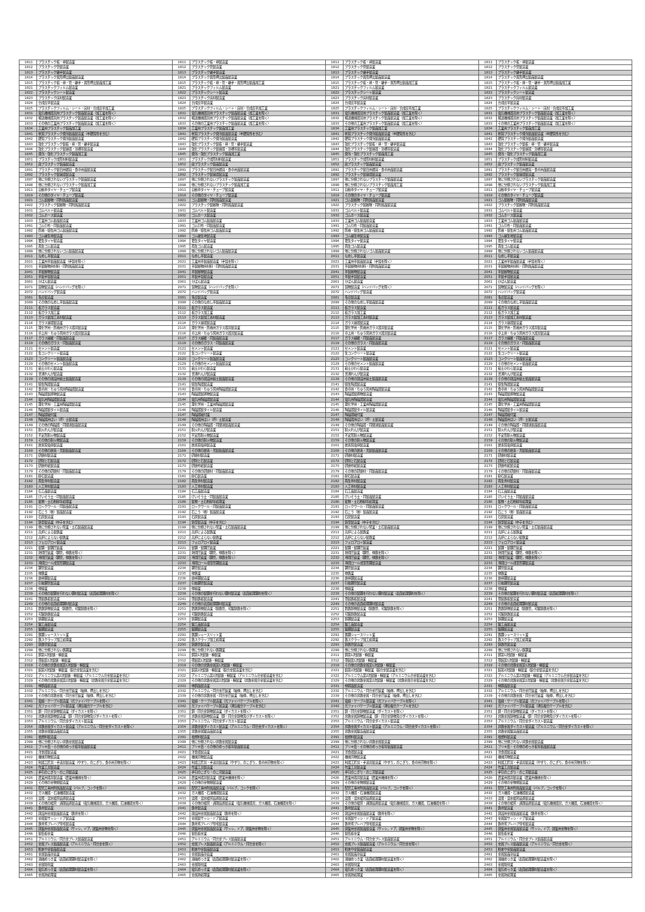| 1811 | プラスチック板・棒製造業 | 1811 | プラスチック板・棒製造業 | 1811 | プラスチック板・棒製造業 | 1811 | プラスチック板・棒製造業 |
| 1812 | プラスチック管製造業 | 1812 | プラスチック管製造業 | 1812 | プラスチック管製造業 | 1812 | プラスチック管製造業 |
| 1813 | プラスチック継手製造業 | 1813 | プラスチック継手製造業 | 1813 | プラスチック継手製造業 | 1813 | プラスチック継手製造業 |
| 1814 | プラスチック異形押出製品製造業 | 1814 | プラスチック異形押出製品製造業 | 1814 | プラスチック異形押出製品製造業 | 1814 | プラスチック異形押出製品製造業 |
| 1815 | プラスチック板・棒・管・継手・異形押出製品加工業 | 1815 | プラスチック板・棒・管・継手・異形押出製品加工業 | 1815 | プラスチック板・棒・管・継手・異形押出製品加工業 | 1815 | プラスチック板・棒・管・継手・異形押出製品加工業 |
| 1821 | プラスチックフィルム製造業 | 1821 | プラスチックフィルム製造業 | 1821 | プラスチックフィルム製造業 | 1821 | プラスチックフィルム製造業 |
| 1822 | プラスチックシート製造業 | 1822 | プラスチックシート製造業 | 1822 | プラスチックシート製造業 | 1822 | プラスチックシート製造業 |
| 1823 | プラスチック床材製造業 | 1823 | プラスチック床材製造業 | 1823 | プラスチック床材製造業 | 1823 | プラスチック床材製造業 |
| 1824 | 合成皮革製造業 | 1824 | 合成皮革製造業 | 1824 | 合成皮革製造業 | 1824 | 合成皮革製造業 |
| 1825 | プラスチックフィルム・シート・床材・合成皮革加工業 | 1825 | プラスチックフィルム・シート・床材・合成皮革加工業 | 1825 | プラスチックフィルム・シート・床材・合成皮革加工業 | 1825 | プラスチックフィルム・シート・床材・合成皮革加工業 |
| 1831 | 電気機械器具用プラスチック製品製造業（加工業を除く） | 1831 | 電気機械器具用プラスチック製品製造業（加工業を除く） | 1831 | 電気機械器具用プラスチック製品製造業（加工業を除く） | 1831 | 電気機械器具用プラスチック製品製造業（加工業を除く） |
| 1832 | 輸送機械器具用プラスチック製品製造業（加工業を除く） | 1832 | 輸送機械器具用プラスチック製品製造業（加工業を除く） | 1832 | 輸送機械器具用プラスチック製品製造業（加工業を除く） | 1832 | 輸送機械器具用プラスチック製品製造業（加工業を除く） |
| 1833 | その他の工業用プラスチック製品製造業（加工業を除く） | 1833 | その他の工業用プラスチック製品製造業（加工業を除く） | 1833 | その他の工業用プラスチック製品製造業（加工業を除く） | 1833 | その他の工業用プラスチック製品製造業（加工業を除く） |
| 1834 | 工業用プラスチック製品加工業 | 1834 | 工業用プラスチック製品加工業 | 1834 | 工業用プラスチック製品加工業 | 1834 | 工業用プラスチック製品加工業 |
| 1841 | 軟質プラスチック発泡製品製造業（半硬質性を含む） | 1841 | 軟質プラスチック発泡製品製造業（半硬質性を含む） | 1841 | 軟質プラスチック発泡製品製造業（半硬質性を含む） | 1841 | 軟質プラスチック発泡製品製造業（半硬質性を含む） |
| 1842 | 硬質プラスチック発泡製品製造業 | 1842 | 硬質プラスチック発泡製品製造業 | 1842 | 硬質プラスチック発泡製品製造業 | 1842 | 硬質プラスチック発泡製品製造業 |
| 1843 | 強化プラスチック製板・棒・管・継手製造業 | 1843 | 強化プラスチック製板・棒・管・継手製造業 | 1843 | 強化プラスチック製板・棒・管・継手製造業 | 1843 | 強化プラスチック製板・棒・管・継手製造業 |
| 1844 | 強化プラスチック製容器・浴槽等製造業 | 1844 | 強化プラスチック製容器・浴槽等製造業 | 1844 | 強化プラスチック製容器・浴槽等製造業 | 1844 | 強化プラスチック製容器・浴槽等製造業 |
| 1845 | 発泡・強化プラスチック製品加工業 | 1845 | 発泡・強化プラスチック製品加工業 | 1845 | 発泡・強化プラスチック製品加工業 | 1845 | 発泡・強化プラスチック製品加工業 |
| 1851 | プラスチック成形材料製造業 | 1851 | プラスチック成形材料製造業 | 1851 | プラスチック成形材料製造業 | 1851 | プラスチック成形材料製造業 |
| 1852 | 廃プラスチック製品製造業 | 1852 | 廃プラスチック製品製造業 | 1852 | 廃プラスチック製品製造業 | 1852 | 廃プラスチック製品製造業 |
| 1891 | プラスチック製日用雑貨・食卓用品製造業 | 1891 | プラスチック製日用雑貨・食卓用品製造業 | 1891 | プラスチック製日用雑貨・食卓用品製造業 | 1891 | プラスチック製日用雑貨・食卓用品製造業 |
| 1892 | プラスチック製容器製造業 | 1892 | プラスチック製容器製造業 | 1892 | プラスチック製容器製造業 | 1892 | プラスチック製容器製造業 |
| 1897 | 他に分類されないプラスチック製品製造業 | 1897 | 他に分類されないプラスチック製品製造業 | 1897 | 他に分類されないプラスチック製品製造業 | 1897 | 他に分類されないプラスチック製品製造業 |
| 1898 | 他に分類されないプラスチック製品加工業 | 1898 | 他に分類されないプラスチック製品加工業 | 1898 | 他に分類されないプラスチック製品加工業 | 1898 | 他に分類されないプラスチック製品加工業 |
| 1911 | 自動車タイヤ・チューブ製造業 | 1911 | 自動車タイヤ・チューブ製造業 | 1911 | 自動車タイヤ・チューブ製造業 | 1911 | 自動車タイヤ・チューブ製造業 |
| 1919 | その他のタイヤ・チューブ製造業 | 1919 | その他のタイヤ・チューブ製造業 | 1919 | その他のタイヤ・チューブ製造業 | 1919 | その他のタイヤ・チューブ製造業 |
| 1921 | ゴム製履物・同附属品製造業 | 1921 | ゴム製履物・同附属品製造業 | 1921 | ゴム製履物・同附属品製造業 | 1921 | ゴム製履物・同附属品製造業 |
| 1922 | プラスチック製履物・同附属品製造業 | 1922 | プラスチック製履物・同附属品製造業 | 1922 | プラスチック製履物・同附属品製造業 | 1922 | プラスチック製履物・同附属品製造業 |
| 1931 | ゴムベルト製造業 | 1931 | ゴムベルト製造業 | 1931 | ゴムベルト製造業 | 1931 | ゴムベルト製造業 |
| 1932 | ゴムホース製造業 | 1932 | ゴムホース製造業 | 1932 | ゴムホース製造業 | 1932 | ゴムホース製造業 |
| 1933 | 工業用ゴム製品製造業 | 1933 | 工業用ゴム製品製造業 | 1933 | 工業用ゴム製品製造業 | 1933 | 工業用ゴム製品製造業 |
| 1991 | ゴム引布・同製品製造業 | 1991 | ゴム引布・同製品製造業 | 1991 | ゴム引布・同製品製造業 | 1991 | ゴム引布・同製品製造業 |
| 1992 | 医療・衛生用ゴム製品製造業 | 1992 | 医療・衛生用ゴム製品製造業 | 1992 | 医療・衛生用ゴム製品製造業 | 1992 | 医療・衛生用ゴム製品製造業 |
| 1993 | ゴム練生地製造業 | 1993 | ゴム練生地製造業 | 1993 | ゴム練生地製造業 | 1993 | ゴム練生地製造業 |
| 1994 | 更生タイヤ製造業 | 1994 | 更生タイヤ製造業 | 1994 | 更生タイヤ製造業 | 1994 | 更生タイヤ製造業 |
| 1995 | 再生ゴム製造業 | 1995 | 再生ゴム製造業 | 1995 | 再生ゴム製造業 | 1995 | 再生ゴム製造業 |
| 1999 | 他に分類されないゴム製品製造業 | 1999 | 他に分類されないゴム製品製造業 | 1999 | 他に分類されないゴム製品製造業 | 1999 | 他に分類されないゴム製品製造業 |
| 2011 | なめし革製造業 | 2011 | なめし革製造業 | 2011 | なめし革製造業 | 2011 | なめし革製造業 |
| 2021 | 工業用革製品製造業（手袋を除く） | 2021 | 工業用革製品製造業（手袋を除く） | 2021 | 工業用革製品製造業（手袋を除く） | 2021 | 工業用革製品製造業（手袋を除く） |
| 2031 | 革製履物用材料・同附属品製造業 | 2031 | 革製履物用材料・同附属品製造業 | 2031 | 革製履物用材料・同附属品製造業 | 2031 | 革製履物用材料・同附属品製造業 |
| 2041 | 革製履物製造業 | 2041 | 革製履物製造業 | 2041 | 革製履物製造業 | 2041 | 革製履物製造業 |
| 2051 | 革製手袋製造業 | 2051 | 革製手袋製造業 | 2051 | 革製手袋製造業 | 2051 | 革製手袋製造業 |
| 2061 | かばん製造業 | 2061 | かばん製造業 | 2061 | かばん製造業 | 2061 | かばん製造業 |
| 2071 | 袋物製造業（ハンドバッグを除く） | 2071 | 袋物製造業（ハンドバッグを除く） | 2071 | 袋物製造業（ハンドバッグを除く） | 2071 | 袋物製造業（ハンドバッグを除く） |
| 2072 | ハンドバッグ製造業 | 2072 | ハンドバッグ製造業 | 2072 | ハンドバッグ製造業 | 2072 | ハンドバッグ製造業 |
| 2081 | 毛皮製造業 | 2081 | 毛皮製造業 | 2081 | 毛皮製造業 | 2081 | 毛皮製造業 |
| 2099 | その他のなめし革製品製造業 | 2099 | その他のなめし革製品製造業 | 2099 | その他のなめし革製品製造業 | 2099 | その他のなめし革製品製造業 |
| 2111 | 板ガラス製造業 | 2111 | 板ガラス製造業 | 2111 | 板ガラス製造業 | 2111 | 板ガラス製造業 |
| 2112 | 板ガラス加工業 | 2112 | 板ガラス加工業 | 2112 | 板ガラス加工業 | 2112 | 板ガラス加工業 |
| 2113 | ガラス製加工素材製造業 | 2113 | ガラス製加工素材製造業 | 2113 | ガラス製加工素材製造業 | 2113 | ガラス製加工素材製造業 |
| 2114 | ガラス容器製造業 | 2114 | ガラス容器製造業 | 2114 | ガラス容器製造業 | 2114 | ガラス容器製造業 |
| 2115 | 理化学用・医療用ガラス器具製造業 | 2115 | 理化学用・医療用ガラス器具製造業 | 2115 | 理化学用・医療用ガラス器具製造業 | 2115 | 理化学用・医療用ガラス器具製造業 |
| 2116 | 卓上用・ちゅう房用ガラス器具製造業 | 2116 | 卓上用・ちゅう房用ガラス器具製造業 | 2116 | 卓上用・ちゅう房用ガラス器具製造業 | 2116 | 卓上用・ちゅう房用ガラス器具製造業 |
| 2117 | ガラス繊維・同製品製造業 | 2117 | ガラス繊維・同製品製造業 | 2117 | ガラス繊維・同製品製造業 | 2117 | ガラス繊維・同製品製造業 |
| 2119 | その他のガラス・同製品製造業 | 2119 | その他のガラス・同製品製造業 | 2119 | その他のガラス・同製品製造業 | 2119 | その他のガラス・同製品製造業 |
| 2121 | セメント製造業 | 2121 | セメント製造業 | 2121 | セメント製造業 | 2121 | セメント製造業 |
| 2122 | 生コンクリート製造業 | 2122 | 生コンクリート製造業 | 2122 | 生コンクリート製造業 | 2122 | 生コンクリート製造業 |
| 2123 | コンクリート製品製造業 | 2123 | コンクリート製品製造業 | 2123 | コンクリート製品製造業 | 2123 | コンクリート製品製造業 |
| 2129 | その他のセメント製品製造業 | 2129 | その他のセメント製品製造業 | 2129 | その他のセメント製品製造業 | 2129 | その他のセメント製品製造業 |
| 2131 | 粘土かわら製造業 | 2131 | 粘土かわら製造業 | 2131 | 粘土かわら製造業 | 2131 | 粘土かわら製造業 |
| 2132 | 普通れんが製造業 | 2132 | 普通れんが製造業 | 2132 | 普通れんが製造業 | 2132 | 普通れんが製造業 |
| 2139 | その他の建設用粘土製品製造業 | 2139 | その他の建設用粘土製品製造業 | 2139 | その他の建設用粘土製品製造業 | 2139 | その他の建設用粘土製品製造業 |
| 2141 | 衛生陶器製造業 | 2141 | 衛生陶器製造業 | 2141 | 衛生陶器製造業 | 2141 | 衛生陶器製造業 |
| 2142 | 食卓用・ちゅう房用陶磁器製造業 | 2142 | 食卓用・ちゅう房用陶磁器製造業 | 2142 | 食卓用・ちゅう房用陶磁器製造業 | 2142 | 食卓用・ちゅう房用陶磁器製造業 |
| 2143 | 陶磁器製置物製造業 | 2143 | 陶磁器製置物製造業 | 2143 | 陶磁器製置物製造業 | 2143 | 陶磁器製置物製造業 |
| 2144 | 電気用陶磁器製造業 | 2144 | 電気用陶磁器製造業 | 2144 | 電気用陶磁器製造業 | 2144 | 電気用陶磁器製造業 |
| 2145 | 理化学用・工業用陶磁器製造業 | 2145 | 理化学用・工業用陶磁器製造業 | 2145 | 理化学用・工業用陶磁器製造業 | 2145 | 理化学用・工業用陶磁器製造業 |
| 2146 | 陶磁器製タイル製造業 | 2146 | 陶磁器製タイル製造業 | 2146 | 陶磁器製タイル製造業 | 2146 | 陶磁器製タイル製造業 |
| 2147 | 陶磁器絵付業 | 2147 | 陶磁器絵付業 | 2147 | 陶磁器絵付業 | 2147 | 陶磁器絵付業 |
| 2148 | 陶磁器用はい（坏）土製造業 | 2148 | 陶磁器用はい（坏）土製造業 | 2148 | 陶磁器用はい（坏）土製造業 | 2148 | 陶磁器用はい（坏）土製造業 |
| 2149 | その他の陶磁器・同関連製品製造業 | 2149 | その他の陶磁器・同関連製品製造業 | 2149 | その他の陶磁器・同関連製品製造業 | 2149 | その他の陶磁器・同関連製品製造業 |
| 2151 | 耐火れんが製造業 | 2151 | 耐火れんが製造業 | 2151 | 耐火れんが製造業 | 2151 | 耐火れんが製造業 |
| 2152 | 不定形耐火物製造業 | 2152 | 不定形耐火物製造業 | 2152 | 不定形耐火物製造業 | 2152 | 不定形耐火物製造業 |
| 2159 | その他の耐火物製造業 | 2159 | その他の耐火物製造業 | 2159 | その他の耐火物製造業 | 2159 | その他の耐火物製造業 |
| 2161 | 炭素質電極製造業 | 2161 | 炭素質電極製造業 | 2161 | 炭素質電極製造業 | 2161 | 炭素質電極製造業 |
| 2169 | その他の炭素・黒鉛製品製造業 | 2169 | その他の炭素・黒鉛製品製造業 | 2169 | その他の炭素・黒鉛製品製造業 | 2169 | その他の炭素・黒鉛製品製造業 |
| 2171 | 研磨材製造業 | 2171 | 研磨材製造業 | 2171 | 研磨材製造業 | 2171 | 研磨材製造業 |
| 2172 | 研削と石製造業 | 2172 | 研削と石製造業 | 2172 | 研削と石製造業 | 2172 | 研削と石製造業 |
| 2173 | 研磨布紙製造業 | 2173 | 研磨布紙製造業 | 2173 | 研磨布紙製造業 | 2173 | 研磨布紙製造業 |
| 2179 | その他の研磨材・同製品製造業 | 2179 | その他の研磨材・同製品製造業 | 2179 | その他の研磨材・同製品製造業 | 2179 | その他の研磨材・同製品製造業 |
| 2181 | 砕石製造業 | 2181 | 砕石製造業 | 2181 | 砕石製造業 | 2181 | 砕石製造業 |
| 2182 | 再生骨材製造業 | 2182 | 再生骨材製造業 | 2182 | 再生骨材製造業 | 2182 | 再生骨材製造業 |
| 2183 | 人工骨材製造業 | 2183 | 人工骨材製造業 | 2183 | 人工骨材製造業 | 2183 | 人工骨材製造業 |
| 2184 | 石工品製造業 | 2184 | 石工品製造業 | 2184 | 石工品製造業 | 2184 | 石工品製造業 |
| 2185 | けいそう土・同製品製造業 | 2185 | けいそう土・同製品製造業 | 2185 | けいそう土・同製品製造業 | 2185 | けいそう土・同製品製造業 |
| 2186 | 鉱物・土石粉砕等処理業 | 2186 | 鉱物・土石粉砕等処理業 | 2186 | 鉱物・土石粉砕等処理業 | 2186 | 鉱物・土石粉砕等処理業 |
| 2191 | ロックウール・同製品製造業 | 2191 | ロックウール・同製品製造業 | 2191 | ロックウール・同製品製造業 | 2191 | ロックウール・同製品製造業 |
| 2192 | 石こう（膏）製品製造業 | 2192 | 石こう（膏）製品製造業 | 2192 | 石こう（膏）製品製造業 | 2192 | 石こう（膏）製品製造業 |
| 2193 | 石灰製造業 | 2193 | 石灰製造業 | 2193 | 石灰製造業 | 2193 | 石灰製造業 |
| 2194 | 鋳型製造業（中子を含む） | 2194 | 鋳型製造業（中子を含む） | 2194 | 鋳型製造業（中子を含む） | 2194 | 鋳型製造業（中子を含む） |
| 2199 | 他に分類されない窯業・土石製品製造業 | 2199 | 他に分類されない窯業・土石製品製造業 | 2199 | 他に分類されない窯業・土石製品製造業 | 2199 | 他に分類されない窯業・土石製品製造業 |
| 2211 | 高炉による製鉄業 | 2211 | 高炉による製鉄業 | 2211 | 高炉による製鉄業 | 2211 | 高炉による製鉄業 |
| 2212 | 高炉によらない製鉄業 | 2212 | 高炉によらない製鉄業 | 2212 | 高炉によらない製鉄業 | 2212 | 高炉によらない製鉄業 |
| 2213 | フェロアロイ製造業 | 2213 | フェロアロイ製造業 | 2213 | フェロアロイ製造業 | 2213 | フェロアロイ製造業 |
| 2221 | 製鋼・製鋼圧延業 | 2221 | 製鋼・製鋼圧延業 | 2221 | 製鋼・製鋼圧延業 | 2221 | 製鋼・製鋼圧延業 |
| 2231 | 熱間圧延業（鋼管，伸鉄を除く） | 2231 | 熱間圧延業（鋼管，伸鉄を除く） | 2231 | 熱間圧延業（鋼管，伸鉄を除く） | 2231 | 熱間圧延業（鋼管，伸鉄を除く） |
| 2232 | 冷間圧延業（鋼管，伸鉄を除く） | 2232 | 冷間圧延業（鋼管，伸鉄を除く） | 2232 | 冷間圧延業（鋼管，伸鉄を除く） | 2232 | 冷間圧延業（鋼管，伸鉄を除く） |
| 2233 | 冷間ロール成型形鋼製造業 | 2233 | 冷間ロール成型形鋼製造業 | 2233 | 冷間ロール成型形鋼製造業 | 2233 | 冷間ロール成型形鋼製造業 |
| 2234 | 鋼管製造業 | 2234 | 鋼管製造業 | 2234 | 鋼管製造業 | 2234 | 鋼管製造業 |
| 2235 | 伸鉄業 | 2235 | 伸鉄業 | 2235 | 伸鉄業 | 2235 | 伸鉄業 |
| 2236 | 磨棒鋼製造業 | 2236 | 磨棒鋼製造業 | 2236 | 磨棒鋼製造業 | 2236 | 磨棒鋼製造業 |
| 2237 | 引抜鋼管製造業 | 2237 | 引抜鋼管製造業 | 2237 | 引抜鋼管製造業 | 2237 | 引抜鋼管製造業 |
| 2238 | 伸線業 | 2238 | 伸線業 | 2238 | 伸線業 | 2238 | 伸線業 |
| 2239 | その他の製鋼を行わない鋼材製造業（表面処理鋼材を除く） | 2239 | その他の製鋼を行わない鋼材製造業（表面処理鋼材を除く） | 2239 | その他の製鋼を行わない鋼材製造業（表面処理鋼材を除く） | 2239 | その他の製鋼を行わない鋼材製造業（表面処理鋼材を除く） |
| 2241 | 亜鉛鉄板製造業 | 2241 | 亜鉛鉄板製造業 | 2241 | 亜鉛鉄板製造業 | 2241 | 亜鉛鉄板製造業 |
| 2249 | その他の表面処理鋼材製造業 | 2249 | その他の表面処理鋼材製造業 | 2249 | その他の表面処理鋼材製造業 | 2249 | その他の表面処理鋼材製造業 |
| 2251 | 銑鉄鋳物製造業（鋳鉄管，可鍛鋳鉄を除く） | 2251 | 銑鉄鋳物製造業（鋳鉄管，可鍛鋳鉄を除く） | 2251 | 銑鉄鋳物製造業（鋳鉄管，可鍛鋳鉄を除く） | 2251 | 銑鉄鋳物製造業（鋳鉄管，可鍛鋳鉄を除く） |
| 2252 | 可鍛鋳鉄製造業 | 2252 | 可鍛鋳鉄製造業 | 2252 | 可鍛鋳鉄製造業 | 2252 | 可鍛鋳鉄製造業 |
| 2253 | 鋳鋼製造業 | 2253 | 鋳鋼製造業 | 2253 | 鋳鋼製造業 | 2253 | 鋳鋼製造業 |
| 2254 | 鍛工品製造業 | 2254 | 鍛工品製造業 | 2254 | 鍛工品製造業 | 2254 | 鍛工品製造業 |
| 2255 | 鍛鋼製造業 | 2255 | 鍛鋼製造業 | 2255 | 鍛鋼製造業 | 2255 | 鍛鋼製造業 |
| 2291 | 鉄鋼シャースリット業 | 2291 | 鉄鋼シャースリット業 | 2291 | 鉄鋼シャースリット業 | 2291 | 鉄鋼シャースリット業 |
| 2292 | 鉄スクラップ加工処理業 | 2292 | 鉄スクラップ加工処理業 | 2292 | 鉄スクラップ加工処理業 | 2292 | 鉄スクラップ加工処理業 |
| 2293 | 鋳鉄管製造業 | 2293 | 鋳鉄管製造業 | 2293 | 鋳鉄管製造業 | 2293 | 鋳鉄管製造業 |
| 2299 | 他に分類されない鉄鋼業 | 2299 | 他に分類されない鉄鋼業 | 2299 | 他に分類されない鉄鋼業 | 2299 | 他に分類されない鉄鋼業 |
| 2311 | 銅第1次製錬・精製業 | 2311 | 銅第1次製錬・精製業 | 2311 | 銅第1次製錬・精製業 | 2311 | 銅第1次製錬・精製業 |
| 2312 | 亜鉛第1次製錬・精製業 | 2312 | 亜鉛第1次製錬・精製業 | 2312 | 亜鉛第1次製錬・精製業 | 2312 | 亜鉛第1次製錬・精製業 |
| 2319 | その他の非鉄金属第1次製錬・精製業 | 2319 | その他の非鉄金属第1次製錬・精製業 | 2319 | その他の非鉄金属第1次製錬・精製業 | 2319 | その他の非鉄金属第1次製錬・精製業 |
| 2321 | 鉛第2次製錬・精製業（鉛合金製造業を含む） | 2321 | 鉛第2次製錬・精製業（鉛合金製造業を含む） | 2321 | 鉛第2次製錬・精製業（鉛合金製造業を含む） | 2321 | 鉛第2次製錬・精製業（鉛合金製造業を含む） |
| 2322 | アルミニウム第2次製錬・精製業（アルミニウム合金製造業を含む） | 2322 | アルミニウム第2次製錬・精製業（アルミニウム合金製造業を含む） | 2322 | アルミニウム第2次製錬・精製業（アルミニウム合金製造業を含む） | 2322 | アルミニウム第2次製錬・精製業（アルミニウム合金製造業を含む） |
| 2329 | その他の非鉄金属第2次製錬・精製業（非鉄金属合金製造業を含む） | 2329 | その他の非鉄金属第2次製錬・精製業（非鉄金属合金製造業を含む） | 2329 | その他の非鉄金属第2次製錬・精製業（非鉄金属合金製造業を含む） | 2329 | その他の非鉄金属第2次製錬・精製業（非鉄金属合金製造業を含む） |
| 2331 | 伸銅品製造業 | 2331 | 伸銅品製造業 | 2331 | 伸銅品製造業 | 2331 | 伸銅品製造業 |
| 2332 | アルミニウム・同合金圧延業（抽伸，押出しを含む） | 2332 | アルミニウム・同合金圧延業（抽伸，押出しを含む） | 2332 | アルミニウム・同合金圧延業（抽伸，押出しを含む） | 2332 | アルミニウム・同合金圧延業（抽伸，押出しを含む） |
| 2339 | その他の非鉄金属・同合金圧延業（抽伸，押出しを含む） | 2339 | その他の非鉄金属・同合金圧延業（抽伸，押出しを含む） | 2339 | その他の非鉄金属・同合金圧延業（抽伸，押出しを含む） | 2339 | その他の非鉄金属・同合金圧延業（抽伸，押出しを含む） |
| 2341 | 電線・ケーブル製造業（光ファイバケーブルを除く） | 2341 | 電線・ケーブル製造業（光ファイバケーブルを除く） | 2341 | 電線・ケーブル製造業（光ファイバケーブルを除く） | 2341 | 電線・ケーブル製造業（光ファイバケーブルを除く） |
| 2342 | 光ファイバケーブル製造業（通信複合ケーブルを含む） | 2342 | 光ファイバケーブル製造業（通信複合ケーブルを含む） | 2342 | 光ファイバケーブル製造業（通信複合ケーブルを含む） | 2342 | 光ファイバケーブル製造業（通信複合ケーブルを含む） |
| 2351 | 銅・同合金鋳物製造業（ダイカストを除く） | 2351 | 銅・同合金鋳物製造業（ダイカストを除く） | 2351 | 銅・同合金鋳物製造業（ダイカストを除く） | 2351 | 銅・同合金鋳物製造業（ダイカストを除く） |
| 2352 | 非鉄金属鋳物製造業（銅・同合金鋳物及びダイカストを除く） | 2352 | 非鉄金属鋳物製造業（銅・同合金鋳物及びダイカストを除く） | 2352 | 非鉄金属鋳物製造業（銅・同合金鋳物及びダイカストを除く） | 2352 | 非鉄金属鋳物製造業（銅・同合金鋳物及びダイカストを除く） |
| 2353 | アルミニウム・同合金ダイカスト製造業 | 2353 | アルミニウム・同合金ダイカスト製造業 | 2353 | アルミニウム・同合金ダイカスト製造業 | 2353 | アルミニウム・同合金ダイカスト製造業 |
| 2354 | 非鉄金属ダイカスト製造業（アルミニウム・同合金ダイカストを除く） | 2354 | 非鉄金属ダイカスト製造業（アルミニウム・同合金ダイカストを除く） | 2354 | 非鉄金属ダイカスト製造業（アルミニウム・同合金ダイカストを除く） | 2354 | 非鉄金属ダイカスト製造業（アルミニウム・同合金ダイカストを除く） |
| 2355 | 非鉄金属鍛造品製造業 | 2355 | 非鉄金属鍛造品製造業 | 2355 | 非鉄金属鍛造品製造業 | 2355 | 非鉄金属鍛造品製造業 |
| 2391 | 核燃料製造業 | 2391 | 核燃料製造業 | 2391 | 核燃料製造業 | 2391 | 核燃料製造業 |
| 2399 | 他に分類されない非鉄金属製造業 | 2399 | 他に分類されない非鉄金属製造業 | 2399 | 他に分類されない非鉄金属製造業 | 2399 | 他に分類されない非鉄金属製造業 |
| 2411 | ブリキ缶・その他のめっき板等製品製造業 | 2411 | ブリキ缶・その他のめっき板等製品製造業 | 2411 | ブリキ缶・その他のめっき板等製品製造業 | 2411 | ブリキ缶・その他のめっき板等製品製造業 |
| 2421 | 洋食器製造業 | 2421 | 洋食器製造業 | 2421 | 洋食器製造業 | 2421 | 洋食器製造業 |
| 2422 | 機械刃物製造業 | 2422 | 機械刃物製造業 | 2422 | 機械刃物製造業 | 2422 | 機械刃物製造業 |
| 2423 | 利器工匠具・手道具製造業（やすり，のこぎり，食卓用刃物を除く） | 2423 | 利器工匠具・手道具製造業（やすり，のこぎり，食卓用刃物を除く） | 2423 | 利器工匠具・手道具製造業（やすり，のこぎり，食卓用刃物を除く） | 2423 | 利器工匠具・手道具製造業（やすり，のこぎり，食卓用刃物を除く） |
| 2424 | 作業工具製造業 | 2424 | 作業工具製造業 | 2424 | 作業工具製造業 | 2424 | 作業工具製造業 |
| 2425 | 手引のこぎり・のこ刃製造業 | 2425 | 手引のこぎり・のこ刃製造業 | 2425 | 手引のこぎり・のこ刃製造業 | 2425 | 手引のこぎり・のこ刃製造業 |
| 2426 | 農業用器具製造業（農業用機械を除く） | 2426 | 農業用器具製造業（農業用機械を除く） | 2426 | 農業用器具製造業（農業用機械を除く） | 2426 | 農業用器具製造業（農業用機械を除く） |
| 2429 | その他の金物類製造業 | 2429 | その他の金物類製造業 | 2429 | その他の金物類製造業 | 2429 | その他の金物類製造業 |
| 2431 | 配管工事用附属品製造業（バルブ，コックを除く） | 2431 | 配管工事用附属品製造業（バルブ，コックを除く） | 2431 | 配管工事用附属品製造業（バルブ，コックを除く） | 2431 | 配管工事用附属品製造業（バルブ，コックを除く） |
| 2432 | ガス機器・石油機器製造業 | 2432 | ガス機器・石油機器製造業 | 2432 | ガス機器・石油機器製造業 | 2432 | ガス機器・石油機器製造業 |
| 2433 | 温風・温水暖房装置製造業 | 2433 | 温風・温水暖房装置製造業 | 2433 | 温風・温水暖房装置製造業 | 2433 | 温風・温水暖房装置製造業 |
| 2439 | その他の暖房・調理装置製造業（電気機械器具，ガス機器，石油機器を除く） | 2439 | その他の暖房・調理装置製造業（電気機械器具，ガス機器，石油機器を除く） | 2439 | その他の暖房・調理装置製造業（電気機械器具，ガス機器，石油機器を除く） | 2439 | その他の暖房・調理装置製造業（電気機械器具，ガス機器，石油機器を除く） |
| 2441 | 鉄骨製造業 | 2441 | 鉄骨製造業 | 2441 | 鉄骨製造業 | 2441 | 鉄骨製造業 |
| 2442 | 建設用金属製品製造業（鉄骨を除く） | 2442 | 建設用金属製品製造業（鉄骨を除く） | 2442 | 建設用金属製品製造業（鉄骨を除く） | 2442 | 建設用金属製品製造業（鉄骨を除く） |
| 2443 | 金属製サッシ・ドア製造業 | 2443 | 金属製サッシ・ドア製造業 | 2443 | 金属製サッシ・ドア製造業 | 2443 | 金属製サッシ・ドア製造業 |
| 2444 | 鉄骨系プレハブ住宅製造業 | 2444 | 鉄骨系プレハブ住宅製造業 | 2444 | 鉄骨系プレハブ住宅製造業 | 2444 | 鉄骨系プレハブ住宅製造業 |
| 2445 | 建築用金属製品製造業（サッシ，ドア，建築用金物を除く） | 2445 | 建築用金属製品製造業（サッシ，ドア，建築用金物を除く） | 2445 | 建築用金属製品製造業（サッシ，ドア，建築用金物を除く） | 2445 | 建築用金属製品製造業（サッシ，ドア，建築用金物を除く） |
| 2446 | 製缶板金業 | 2446 | 製缶板金業 | 2446 | 製缶板金業 | 2446 | 製缶板金業 |
| 2451 | アルミニウム・同合金プレス製品製造業 | 2451 | アルミニウム・同合金プレス製品製造業 | 2451 | アルミニウム・同合金プレス製品製造業 | 2451 | アルミニウム・同合金プレス製品製造業 |
| 2452 | 金属プレス製品製造業（アルミニウム・同合金を除く） | 2452 | 金属プレス製品製造業（アルミニウム・同合金を除く） | 2452 | 金属プレス製品製造業（アルミニウム・同合金を除く） | 2452 | 金属プレス製品製造業（アルミニウム・同合金を除く） |
| 2453 | 粉末や金製品製造業 | 2453 | 粉末や金製品製造業 | 2453 | 粉末や金製品製造業 | 2453 | 粉末や金製品製造業 |
| 2461 | 金属製品塗装業 | 2461 | 金属製品塗装業 | 2461 | 金属製品塗装業 | 2461 | 金属製品塗装業 |
| 2462 | 溶融めっき業（表面処理鋼材製造業を除く） | 2462 | 溶融めっき業（表面処理鋼材製造業を除く） | 2462 | 溶融めっき業（表面処理鋼材製造業を除く） | 2462 | 溶融めっき業（表面処理鋼材製造業を除く） |
| 2463 | 金属彫刻業 | 2463 | 金属彫刻業 | 2463 | 金属彫刻業 | 2463 | 金属彫刻業 |
| 2464 | 電気めっき業（表面処理鋼材製造業を除く） | 2464 | 電気めっき業（表面処理鋼材製造業を除く） | 2464 | 電気めっき業（表面処理鋼材製造業を除く） | 2464 | 電気めっき業（表面処理鋼材製造業を除く） |
| 2465 | 金属熱処理業 | 2465 | 金属熱処理業 | 2465 | 金属熱処理業 | 2465 | 金属熱処理業 |